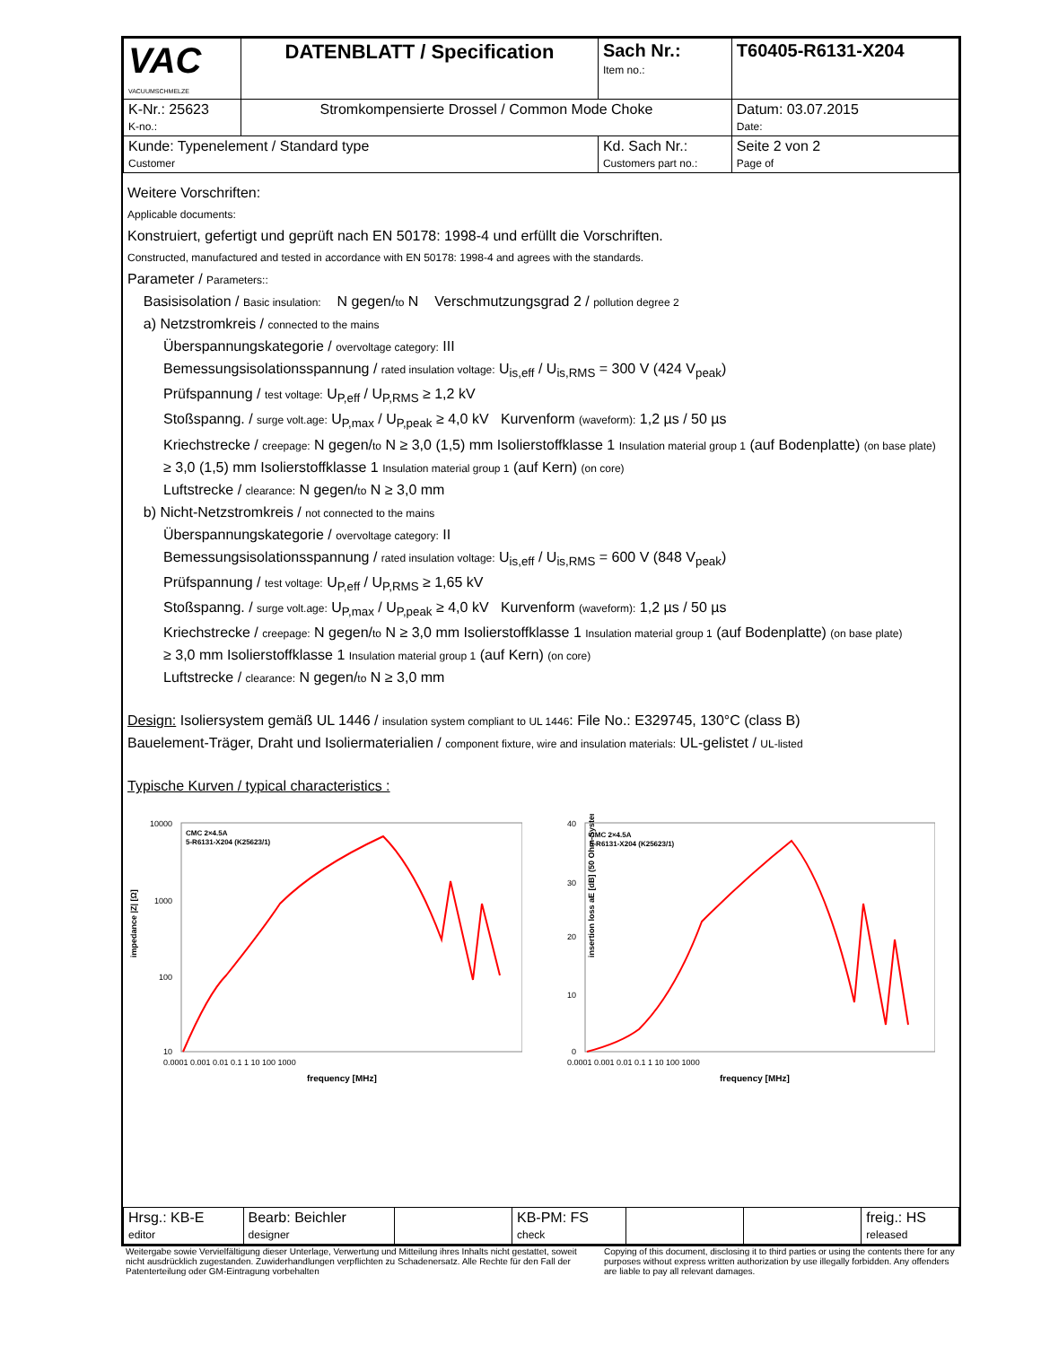| VAC VACUUMSCHMELZE | DATENBLATT / Specification | | Sach Nr.: Item no.: | T60405-R6131-X204 |
| K-Nr.: 25623 K-no.: | Stromkompensierte Drossel / Common Mode Choke | | | Datum: 03.07.2015 Date: |
| Kunde: Typenelement / Standard type Customer | | Kd. Sach Nr.: Customers part no.: | | Seite 2 von 2 Page of |
Weitere Vorschriften:
Applicable documents:
Konstruiert, gefertigt und geprüft nach EN 50178: 1998-4 und erfüllt die Vorschriften.
Constructed, manufactured and tested in accordance with EN 50178: 1998-4 and agrees with the standards.
Parameter / Parameters::
Basisisolation / Basic insulation: N gegen/to N Verschmutzungsgrad 2 / pollution degree 2
a) Netzstromkreis / connected to the mains
Überspannungskategorie / overvoltage category: III
Bemessungsisolationsspannung / rated insulation voltage: U<sub>is,eff</sub> / U<sub>is,RMS</sub> = 300 V (424 V<sub>peak</sub>)
Prüfspannung / test voltage: U<sub>P,eff</sub> / U<sub>P,RMS</sub> ≥ 1,2 kV
Stoßspanng. / surge volt.age: U<sub>P,max</sub> / U<sub>P,peak</sub> ≥ 4,0 kV Kurvenform (waveform): 1,2 µs / 50 µs
Kriechstrecke / creepage: N gegen/to N ≥ 3,0 (1,5) mm Isolierstoffklasse 1 Insulation material group 1 (auf Bodenplatte) (on base plate)
≥ 3,0 (1,5) mm Isolierstoffklasse 1 Insulation material group 1 (auf Kern) (on core)
Luftstrecke / clearance: N gegen/to N ≥ 3,0 mm
b) Nicht-Netzstromkreis / not connected to the mains
Überspannungskategorie / overvoltage category: II
Bemessungsisolationsspannung / rated insulation voltage: U<sub>is,eff</sub> / U<sub>is,RMS</sub> = 600 V (848 V<sub>peak</sub>)
Prüfspannung / test voltage: U<sub>P,eff</sub> / U<sub>P,RMS</sub> ≥ 1,65 kV
Stoßspanng. / surge volt.age: U<sub>P,max</sub> / U<sub>P,peak</sub> ≥ 4,0 kV Kurvenform (waveform): 1,2 µs / 50 µs
Kriechstrecke / creepage: N gegen/to N ≥ 3,0 mm Isolierstoffklasse 1 Insulation material group 1 (auf Bodenplatte) (on base plate)
≥ 3,0 mm Isolierstoffklasse 1 Insulation material group 1 (auf Kern) (on core)
Luftstrecke / clearance: N gegen/to N ≥ 3,0 mm
Design: Isoliersystem gemäß UL 1446 / insulation system compliant to UL 1446: File No.: E329745, 130°C (class B)
Bauelement-Träger, Draht und Isoliermaterialien / component fixture, wire and insulation materials: UL-gelistet / UL-listed
Typische Kurven / typical characteristics :
impedance |Z| [Ω]
10000
1000
100
10
CMC 2×4.5A
5-R6131-X204 (K25623/1)
0.0001 0.001 0.01 0.1 1 10 100 1000
frequency [MHz]
insertion loss aE [dB] (50 Ohm-System)
40
30
20
10
0
CMC 2×4.5A
5-R6131-X204 (K25623/1)
0.0001 0.001 0.01 0.1 1 10 100 1000
frequency [MHz]
| Hrsg.: KB-E editor | Bearb: Beichler designer | | KB-PM: FS check | | | freig.: HS released |
Weitergabe sowie Vervielfältigung dieser Unterlage, Verwertung und Mitteilung ihres Inhalts nicht gestattet, soweit nicht ausdrücklich zugestanden. Zuwiderhandlungen verpflichten zu Schadenersatz. Alle Rechte für den Fall der Patenterteilung oder GM-Eintragung vorbehalten
Copying of this document, disclosing it to third parties or using the contents there for any purposes without express written authorization by use illegally forbidden. Any offenders are liable to pay all relevant damages.